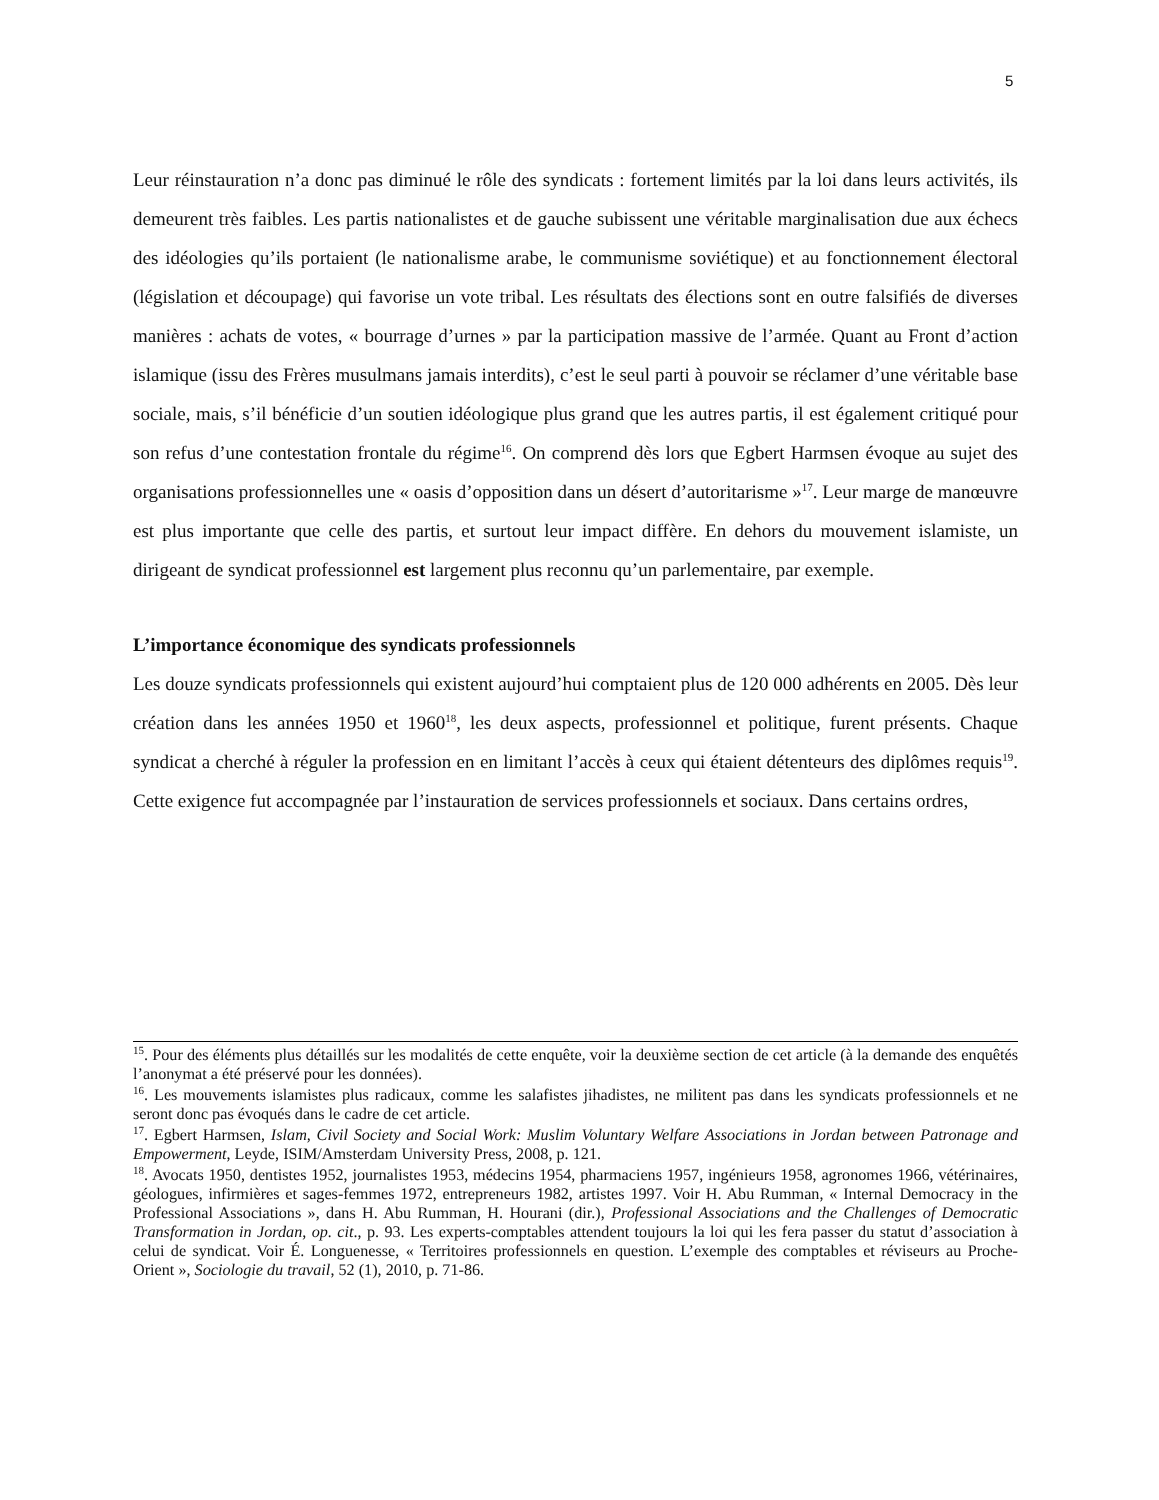5
Leur réinstauration n’a donc pas diminué le rôle des syndicats : fortement limités par la loi dans leurs activités, ils demeurent très faibles. Les partis nationalistes et de gauche subissent une véritable marginalisation due aux échecs des idéologies qu’ils portaient (le nationalisme arabe, le communisme soviétique) et au fonctionnement électoral (législation et découpage) qui favorise un vote tribal. Les résultats des élections sont en outre falsifiés de diverses manières : achats de votes, « bourrage d’urnes » par la participation massive de l’armée. Quant au Front d’action islamique (issu des Frères musulmans jamais interdits), c’est le seul parti à pouvoir se réclamer d’une véritable base sociale, mais, s’il bénéficie d’un soutien idéologique plus grand que les autres partis, il est également critiqué pour son refus d’une contestation frontale du régime<sup>16</sup>. On comprend dès lors que Egbert Harmsen évoque au sujet des organisations professionnelles une « oasis d’opposition dans un désert d’autoritarisme »<sup>17</sup>. Leur marge de manœuvre est plus importante que celle des partis, et surtout leur impact diffère. En dehors du mouvement islamiste, un dirigeant de syndicat professionnel est largement plus reconnu qu’un parlementaire, par exemple.
L’importance économique des syndicats professionnels
Les douze syndicats professionnels qui existent aujourd’hui comptaient plus de 120 000 adhérents en 2005. Dès leur création dans les années 1950 et 1960<sup>18</sup>, les deux aspects, professionnel et politique, furent présents. Chaque syndicat a cherché à réguler la profession en en limitant l’accès à ceux qui étaient détenteurs des diplômes requis<sup>19</sup>. Cette exigence fut accompagnée par l’instauration de services professionnels et sociaux. Dans certains ordres,
<sup>15</sup>. Pour des éléments plus détaillés sur les modalités de cette enquête, voir la deuxième section de cet article (à la demande des enquêtés l’anonymat a été préservé pour les données).
<sup>16</sup>. Les mouvements islamistes plus radicaux, comme les salafistes jihadistes, ne militent pas dans les syndicats professionnels et ne seront donc pas évoqués dans le cadre de cet article.
<sup>17</sup>. Egbert Harmsen, Islam, Civil Society and Social Work: Muslim Voluntary Welfare Associations in Jordan between Patronage and Empowerment, Leyde, ISIM/Amsterdam University Press, 2008, p. 121.
<sup>18</sup>. Avocats 1950, dentistes 1952, journalistes 1953, médecins 1954, pharmaciens 1957, ingénieurs 1958, agronomes 1966, vétérinaires, géologues, infirmières et sages-femmes 1972, entrepreneurs 1982, artistes 1997. Voir H. Abu Rumman, « Internal Democracy in the Professional Associations », dans H. Abu Rumman, H. Hourani (dir.), Professional Associations and the Challenges of Democratic Transformation in Jordan, op. cit., p. 93. Les experts-comptables attendent toujours la loi qui les fera passer du statut d’association à celui de syndicat. Voir É. Longuenesse, « Territoires professionnels en question. L’exemple des comptables et réviseurs au Proche-Orient », Sociologie du travail, 52 (1), 2010, p. 71-86.